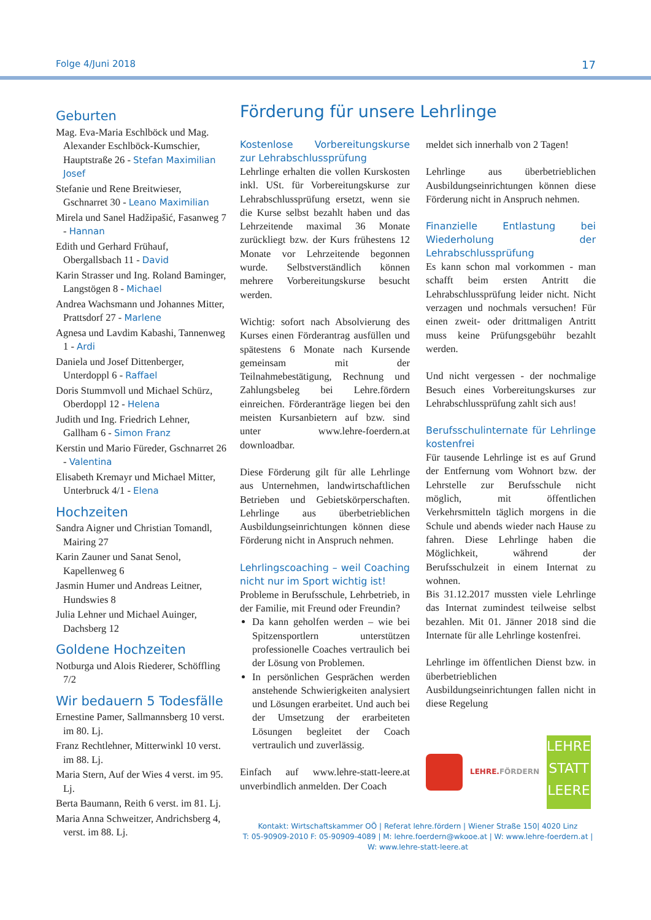Folge 4/Juni 2018 17
Geburten
Mag. Eva-Maria Eschlböck und Mag. Alexander Eschlböck-Kumschier, Hauptstraße 26 - Stefan Maximilian Josef
Stefanie und Rene Breitwieser, Gschnarret 30 - Leano Maximilian
Mirela und Sanel Hadžipašić, Fasanweg 7 - Hannan
Edith und Gerhard Frühauf, Obergallsbach 11 - David
Karin Strasser und Ing. Roland Baminger, Langstögen 8 - Michael
Andrea Wachsmann und Johannes Mitter, Prattsdorf 27 - Marlene
Agnesa und Lavdim Kabashi, Tannenweg 1 - Ardi
Daniela und Josef Dittenberger, Unterdoppl 6 - Raffael
Doris Stummvoll und Michael Schürz, Oberdoppl 12 - Helena
Judith und Ing. Friedrich Lehner, Gallham 6 - Simon Franz
Kerstin und Mario Füreder, Gschnarret 26 - Valentina
Elisabeth Kremayr und Michael Mitter, Unterbruck 4/1 - Elena
Hochzeiten
Sandra Aigner und Christian Tomandl, Mairing 27
Karin Zauner und Sanat Senol, Kapellenweg 6
Jasmin Humer und Andreas Leitner, Hundswies 8
Julia Lehner und Michael Auinger, Dachsberg 12
Goldene Hochzeiten
Notburga und Alois Riederer, Schöffling 7/2
Wir bedauern 5 Todesfälle
Ernestine Pamer, Sallmannsberg 10 verst. im 80. Lj.
Franz Rechtlehner, Mitterwinkl 10 verst. im 88. Lj.
Maria Stern, Auf der Wies 4 verst. im 95. Lj.
Berta Baumann, Reith 6 verst. im 81. Lj.
Maria Anna Schweitzer, Andrichsberg 4, verst. im 88. Lj.
Förderung für unsere Lehrlinge
Kostenlose Vorbereitungskurse zur Lehrabschlussprüfung
Lehrlinge erhalten die vollen Kurskosten inkl. USt. für Vorbereitungskurse zur Lehrabschlussprüfung ersetzt, wenn sie die Kurse selbst bezahlt haben und das Lehrzeitende maximal 36 Monate zurückliegt bzw. der Kurs frühestens 12 Monate vor Lehrzeitende begonnen wurde. Selbstverständlich können mehrere Vorbereitungskurse besucht werden.
Wichtig: sofort nach Absolvierung des Kurses einen Förderantrag ausfüllen und spätestens 6 Monate nach Kursende gemeinsam mit der Teilnahmebestätigung, Rechnung und Zahlungsbeleg bei Lehre.fördern einreichen. Förderanträge liegen bei den meisten Kursanbietern auf bzw. sind unter www.lehre-foerdern.at downloadbar.
Diese Förderung gilt für alle Lehrlinge aus Unternehmen, landwirtschaftlichen Betrieben und Gebietskörperschaften. Lehrlinge aus überbetrieblichen Ausbildungseinrichtungen können diese Förderung nicht in Anspruch nehmen.
Lehrlingscoaching – weil Coaching nicht nur im Sport wichtig ist!
Probleme in Berufsschule, Lehrbetrieb, in der Familie, mit Freund oder Freundin?
Da kann geholfen werden – wie bei Spitzensportlern unterstützen professionelle Coaches vertraulich bei der Lösung von Problemen.
In persönlichen Gesprächen werden anstehende Schwierigkeiten analysiert und Lösungen erarbeitet. Und auch bei der Umsetzung der erarbeiteten Lösungen begleitet der Coach vertraulich und zuverlässig.
Einfach auf www.lehre-statt-leere.at unverbindlich anmelden. Der Coach
meldet sich innerhalb von 2 Tagen!
Lehrlinge aus überbetrieblichen Ausbildungseinrichtungen können diese Förderung nicht in Anspruch nehmen.
Finanzielle Entlastung bei Wiederholung der Lehrabschlussprüfung
Es kann schon mal vorkommen - man schafft beim ersten Antritt die Lehrabschlussprüfung leider nicht. Nicht verzagen und nochmals versuchen! Für einen zweit- oder drittmaligen Antritt muss keine Prüfungsgebühr bezahlt werden.
Und nicht vergessen - der nochmalige Besuch eines Vorbereitungskurses zur Lehrabschlussprüfung zahlt sich aus!
Berufsschulinternate für Lehrlinge kostenfrei
Für tausende Lehrlinge ist es auf Grund der Entfernung vom Wohnort bzw. der Lehrstelle zur Berufsschule nicht möglich, mit öffentlichen Verkehrsmitteln täglich morgens in die Schule und abends wieder nach Hause zu fahren. Diese Lehrlinge haben die Möglichkeit, während der Berufsschulzeit in einem Internat zu wohnen.
Bis 31.12.2017 mussten viele Lehrlinge das Internat zumindest teilweise selbst bezahlen. Mit 01. Jänner 2018 sind die Internate für alle Lehrlinge kostenfrei.
Lehrlinge im öffentlichen Dienst bzw. in überbetrieblichen Ausbildungseinrichtungen fallen nicht in diese Regelung
LEHRE.FÖRDERN
LEHRE STATT LEERE
Kontakt: Wirtschaftskammer OÖ | Referat lehre.fördern | Wiener Straße 150| 4020 Linz
T: 05-90909-2010 F: 05-90909-4089 | M: lehre.foerdern@wkooe.at | W: www.lehre-foerdern.at |
W: www.lehre-statt-leere.at